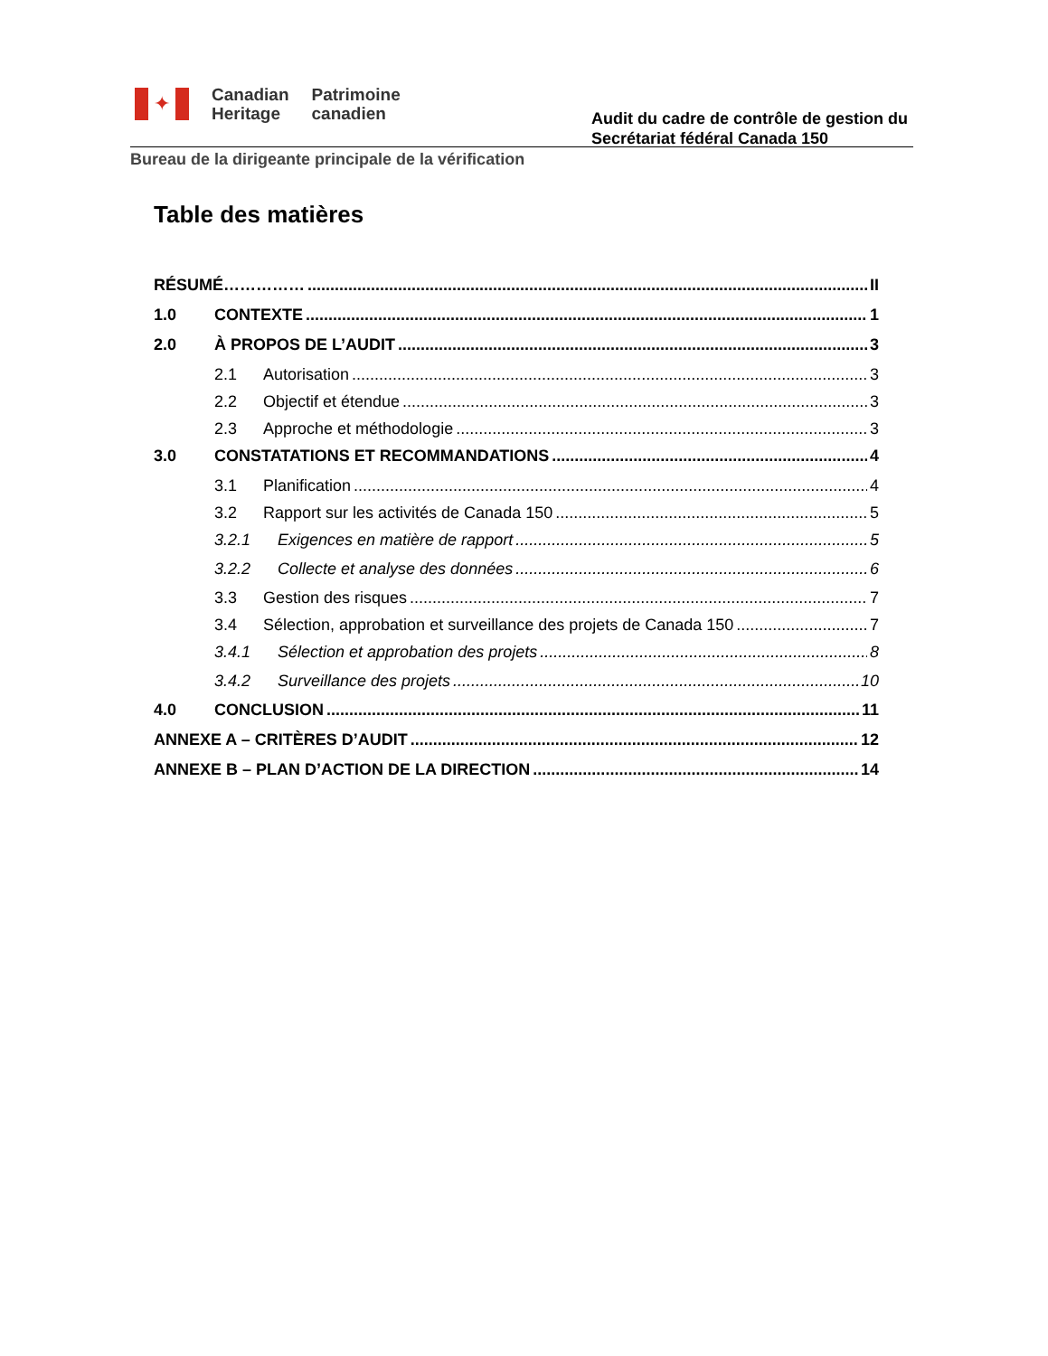✦
Canadian
Heritage
Patrimoine
canadien
Audit du cadre de contrôle de gestion du
Secrétariat fédéral Canada 150
Bureau de la dirigeante principale de la vérification
Table des matières
RÉSUMÉ…………… II
1.0 CONTEXTE 1
2.0 À PROPOS DE L’AUDIT 3
2.1 Autorisation 3
2.2 Objectif et étendue 3
2.3 Approche et méthodologie 3
3.0 CONSTATATIONS ET RECOMMANDATIONS 4
3.1 Planification 4
3.2 Rapport sur les activités de Canada 150 5
3.2.1 Exigences en matière de rapport 5
3.2.2 Collecte et analyse des données 6
3.3 Gestion des risques 7
3.4 Sélection, approbation et surveillance des projets de Canada 150 7
3.4.1 Sélection et approbation des projets 8
3.4.2 Surveillance des projets 10
4.0 CONCLUSION 11
ANNEXE A – CRITÈRES D’AUDIT 12
ANNEXE B – PLAN D’ACTION DE LA DIRECTION 14